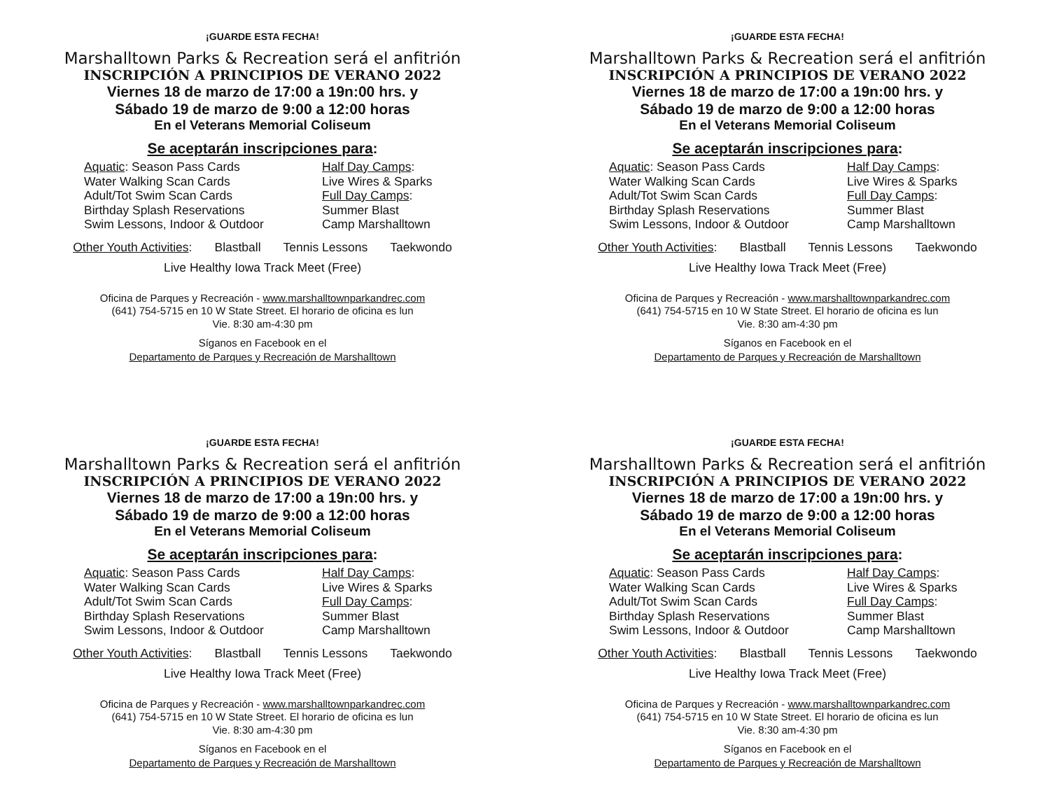¡GUARDE ESTA FECHA!
Marshalltown Parks & Recreation será el anfitrión
INSCRIPCIÓN A PRINCIPIOS DE VERANO 2022
Viernes 18 de marzo de 17:00 a 19n:00 hrs. y
Sábado 19 de marzo de 9:00 a 12:00 horas
En el Veterans Memorial Coliseum
Se aceptarán inscripciones para:
Aquatic: Season Pass Cards
Water Walking Scan Cards
Adult/Tot Swim Scan Cards
Birthday Splash Reservations
Swim Lessons, Indoor & Outdoor
Half Day Camps:
Live Wires & Sparks
Full Day Camps:
Summer Blast
Camp Marshalltown
Other Youth Activities: Blastball Tennis Lessons Taekwondo
Live Healthy Iowa Track Meet (Free)
Oficina de Parques y Recreación - www.marshalltownparkandrec.com
(641) 754-5715 en 10 W State Street. El horario de oficina es lun
Vie. 8:30 am-4:30 pm
Síganos en Facebook en el
Departamento de Parques y Recreación de Marshalltown
¡GUARDE ESTA FECHA!
Marshalltown Parks & Recreation será el anfitrión
INSCRIPCIÓN A PRINCIPIOS DE VERANO 2022
Viernes 18 de marzo de 17:00 a 19n:00 hrs. y
Sábado 19 de marzo de 9:00 a 12:00 horas
En el Veterans Memorial Coliseum
Se aceptarán inscripciones para:
Aquatic: Season Pass Cards
Water Walking Scan Cards
Adult/Tot Swim Scan Cards
Birthday Splash Reservations
Swim Lessons, Indoor & Outdoor
Half Day Camps:
Live Wires & Sparks
Full Day Camps:
Summer Blast
Camp Marshalltown
Other Youth Activities: Blastball Tennis Lessons Taekwondo
Live Healthy Iowa Track Meet (Free)
Oficina de Parques y Recreación - www.marshalltownparkandrec.com
(641) 754-5715 en 10 W State Street. El horario de oficina es lun
Vie. 8:30 am-4:30 pm
Síganos en Facebook en el
Departamento de Parques y Recreación de Marshalltown
¡GUARDE ESTA FECHA!
Marshalltown Parks & Recreation será el anfitrión
INSCRIPCIÓN A PRINCIPIOS DE VERANO 2022
Viernes 18 de marzo de 17:00 a 19n:00 hrs. y
Sábado 19 de marzo de 9:00 a 12:00 horas
En el Veterans Memorial Coliseum
Se aceptarán inscripciones para:
Aquatic: Season Pass Cards
Water Walking Scan Cards
Adult/Tot Swim Scan Cards
Birthday Splash Reservations
Swim Lessons, Indoor & Outdoor
Half Day Camps:
Live Wires & Sparks
Full Day Camps:
Summer Blast
Camp Marshalltown
Other Youth Activities: Blastball Tennis Lessons Taekwondo
Live Healthy Iowa Track Meet (Free)
Oficina de Parques y Recreación - www.marshalltownparkandrec.com
(641) 754-5715 en 10 W State Street. El horario de oficina es lun
Vie. 8:30 am-4:30 pm
Síganos en Facebook en el
Departamento de Parques y Recreación de Marshalltown
¡GUARDE ESTA FECHA!
Marshalltown Parks & Recreation será el anfitrión
INSCRIPCIÓN A PRINCIPIOS DE VERANO 2022
Viernes 18 de marzo de 17:00 a 19n:00 hrs. y
Sábado 19 de marzo de 9:00 a 12:00 horas
En el Veterans Memorial Coliseum
Se aceptarán inscripciones para:
Aquatic: Season Pass Cards
Water Walking Scan Cards
Adult/Tot Swim Scan Cards
Birthday Splash Reservations
Swim Lessons, Indoor & Outdoor
Half Day Camps:
Live Wires & Sparks
Full Day Camps:
Summer Blast
Camp Marshalltown
Other Youth Activities: Blastball Tennis Lessons Taekwondo
Live Healthy Iowa Track Meet (Free)
Oficina de Parques y Recreación - www.marshalltownparkandrec.com
(641) 754-5715 en 10 W State Street. El horario de oficina es lun
Vie. 8:30 am-4:30 pm
Síganos en Facebook en el
Departamento de Parques y Recreación de Marshalltown